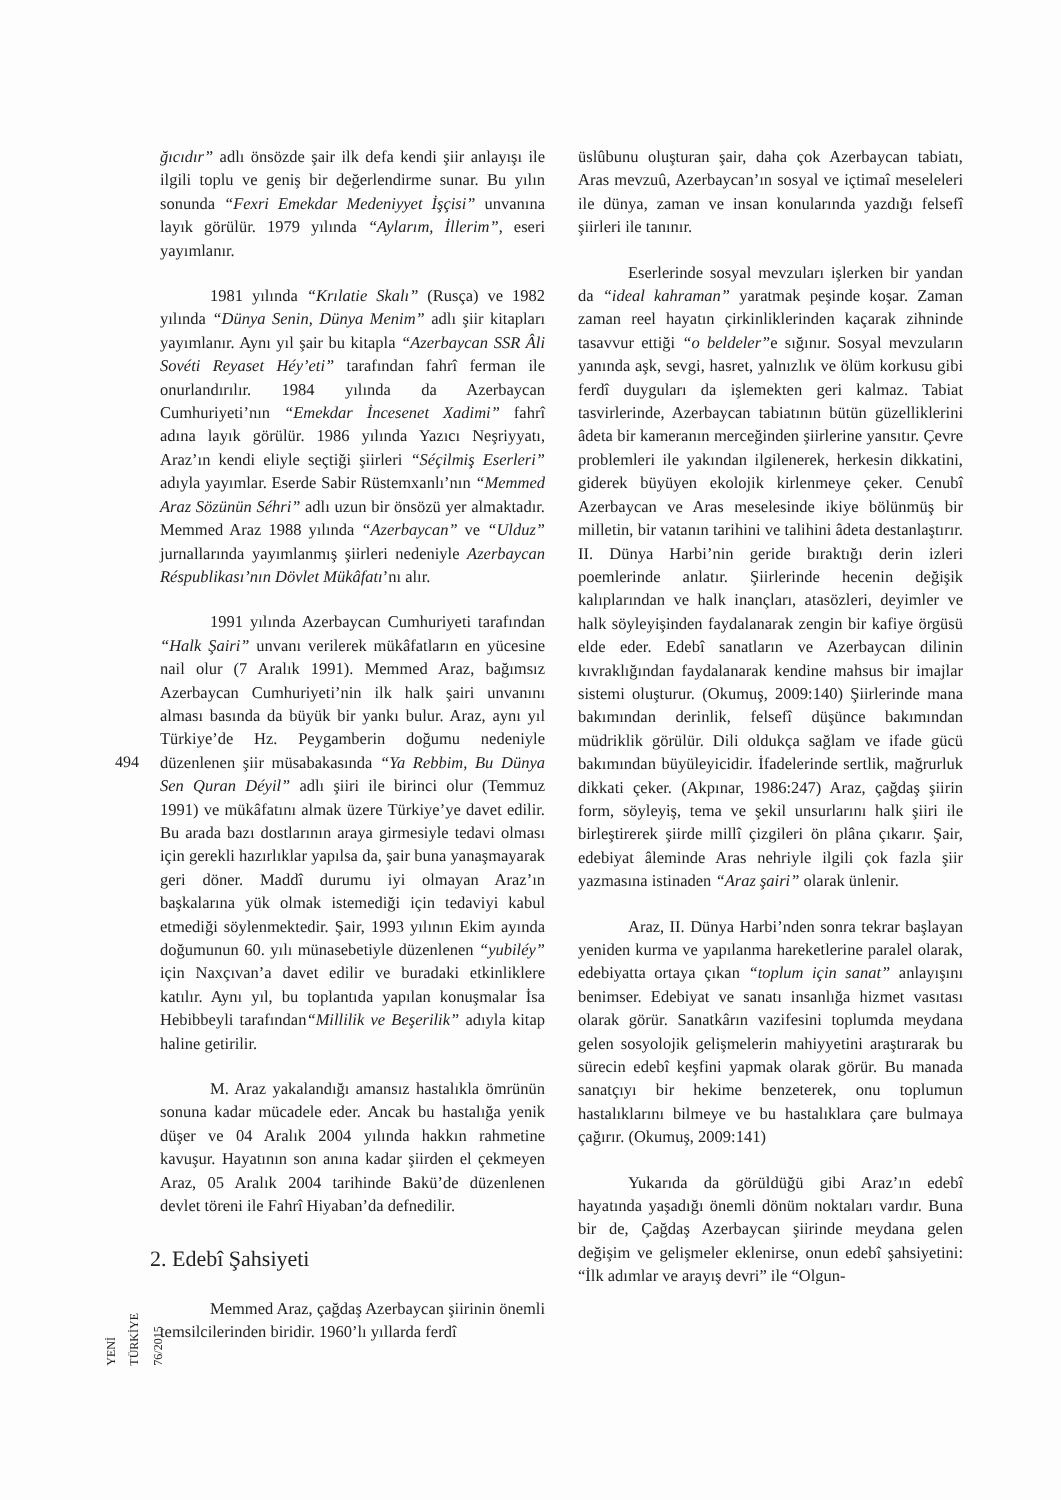494
YENİ TÜRKİYE 76/2015
ğıcıdır” adlı önsözde şair ilk defa kendi şiir anlayışı ile ilgili toplu ve geniş bir değerlendirme sunar. Bu yılın sonunda “Fexri Emekdar Medeniyyet İşçisi” unvanına layık görülür. 1979 yılında “Aylarım, İllerim”, eseri yayımlanır.
1981 yılında “Krılatie Skalı” (Rusça) ve 1982 yılında “Dünya Senin, Dünya Menim” adlı şiir kitapları yayımlanır. Aynı yıl şair bu kitapla “Azerbaycan SSR Âli Sovéti Reyaset Héy’eti” tarafından fahrî ferman ile onurlandırılır. 1984 yılında da Azerbaycan Cumhuriyeti’nın “Emekdar İncesenet Xadimi” fahrî adına layık görülür. 1986 yılında Yazıcı Neşriyyatı, Araz’ın kendi eliyle seçtiği şiirleri “Séçilmiş Eserleri” adıyla yayımlar. Eserde Sabir Rüstemxanlı’nın “Memmed Araz Sözünün Séhri” adlı uzun bir önsözü yer almaktadır. Memmed Araz 1988 yılında “Azerbaycan” ve “Ulduz” jurnallarında yayımlanmış şiirleri nedeniyle Azerbaycan Réspublikası’nın Dövlet Mükâfatı’nı alır.
1991 yılında Azerbaycan Cumhuriyeti tarafından “Halk Şairi” unvanı verilerek mükâfatların en yücesine nail olur (7 Aralık 1991). Memmed Araz, bağımsız Azerbaycan Cumhuriyeti’nin ilk halk şairi unvanını alması basında da büyük bir yankı bulur. Araz, aynı yıl Türkiye’de Hz. Peygamberin doğumu nedeniyle düzenlenen şiir müsabakasında “Ya Rebbim, Bu Dünya Sen Quran Déyil” adlı şiiri ile birinci olur (Temmuz 1991) ve mükâfatını almak üzere Türkiye’ye davet edilir. Bu arada bazı dostlarının araya girmesiyle tedavi olması için gerekli hazırlıklar yapılsa da, şair buna yanaşmayarak geri döner. Maddî durumu iyi olmayan Araz’ın başkalarına yük olmak istemediği için tedaviyi kabul etmediği söylenmektedir. Şair, 1993 yılının Ekim ayında doğumunun 60. yılı münasebetiyle düzenlenen “yubiléy” için Naxçıvan’a davet edilir ve buradaki etkinliklere katılır. Aynı yıl, bu toplantıda yapılan konuşmalar İsa Hebibbeyli tarafından“Millilik ve Beşerilik” adıyla kitap haline getirilir.
M. Araz yakalandığı amansız hastalıkla ömrünün sonuna kadar mücadele eder. Ancak bu hastalığa yenik düşer ve 04 Aralık 2004 yılında hakkın rahmetine kavuşur. Hayatının son anına kadar şiirden el çekmeyen Araz, 05 Aralık 2004 tarihinde Bakü’de düzenlenen devlet töreni ile Fahrî Hiyaban’da defnedilir.
2. Edebî Şahsiyeti
Memmed Araz, çağdaş Azerbaycan şiirinin önemli temsilcilerinden biridir. 1960’lı yıllarda ferdî
üslûbunu oluşturan şair, daha çok Azerbaycan tabiatı, Aras mevzuû, Azerbaycan’ın sosyal ve içtimaî meseleleri ile dünya, zaman ve insan konularında yazdığı felsefî şiirleri ile tanınır.
Eserlerinde sosyal mevzuları işlerken bir yandan da “ideal kahraman” yaratmak peşinde koşar. Zaman zaman reel hayatın çirkinliklerinden kaçarak zihninde tasavvur ettiği “o beldeler”e sığınır. Sosyal mevzuların yanında aşk, sevgi, hasret, yalnızlık ve ölüm korkusu gibi ferdî duyguları da işlemekten geri kalmaz. Tabiat tasvirlerinde, Azerbaycan tabiatının bütün güzelliklerini âdeta bir kameranın merceğinden şiirlerine yansıtır. Çevre problemleri ile yakından ilgilenerek, herkesin dikkatini, giderek büyüyen ekolojik kirlenmeye çeker. Cenubî Azerbaycan ve Aras meselesinde ikiye bölünmüş bir milletin, bir vatanın tarihini ve talihini âdeta destanlaştırır. II. Dünya Harbi’nin geride bıraktığı derin izleri poemlerinde anlatır. Şiirlerinde hecenin değişik kalıplarından ve halk inançları, atasözleri, deyimler ve halk söyleyişinden faydalanarak zengin bir kafiye örgüsü elde eder. Edebî sanatların ve Azerbaycan dilinin kıvraklığından faydalanarak kendine mahsus bir imajlar sistemi oluşturur. (Okumuş, 2009:140) Şiirlerinde mana bakımından derinlik, felsefî düşünce bakımından müdriklik görülür. Dili oldukça sağlam ve ifade gücü bakımından büyüleyicidir. İfadelerinde sertlik, mağrurluk dikkati çeker. (Akpınar, 1986:247) Araz, çağdaş şiirin form, söyleyiş, tema ve şekil unsurlarını halk şiiri ile birleştirerek şiirde millî çizgileri ön plâna çıkarır. Şair, edebiyat âleminde Aras nehriyle ilgili çok fazla şiir yazmasına istinaden “Araz şairi” olarak ünlenir.
Araz, II. Dünya Harbi’nden sonra tekrar başlayan yeniden kurma ve yapılanma hareketlerine paralel olarak, edebiyatta ortaya çıkan “toplum için sanat” anlayışını benimser. Edebiyat ve sanatı insanlığa hizmet vasıtası olarak görür. Sanatkârın vazifesini toplumda meydana gelen sosyolojik gelişmelerin mahiyyetini araştırarak bu sürecin edebî keşfini yapmak olarak görür. Bu manada sanatçıyı bir hekime benzeterek, onu toplumun hastalıklarını bilmeye ve bu hastalıklara çare bulmaya çağırır. (Okumuş, 2009:141)
Yukarıda da görüldüğü gibi Araz’ın edebî hayatında yaşadığı önemli dönüm noktaları vardır. Buna bir de, Çağdaş Azerbaycan şiirinde meydana gelen değişim ve gelişmeler eklenirse, onun edebî şahsiyetini: “İlk adımlar ve arayış devri” ile “Olgun-